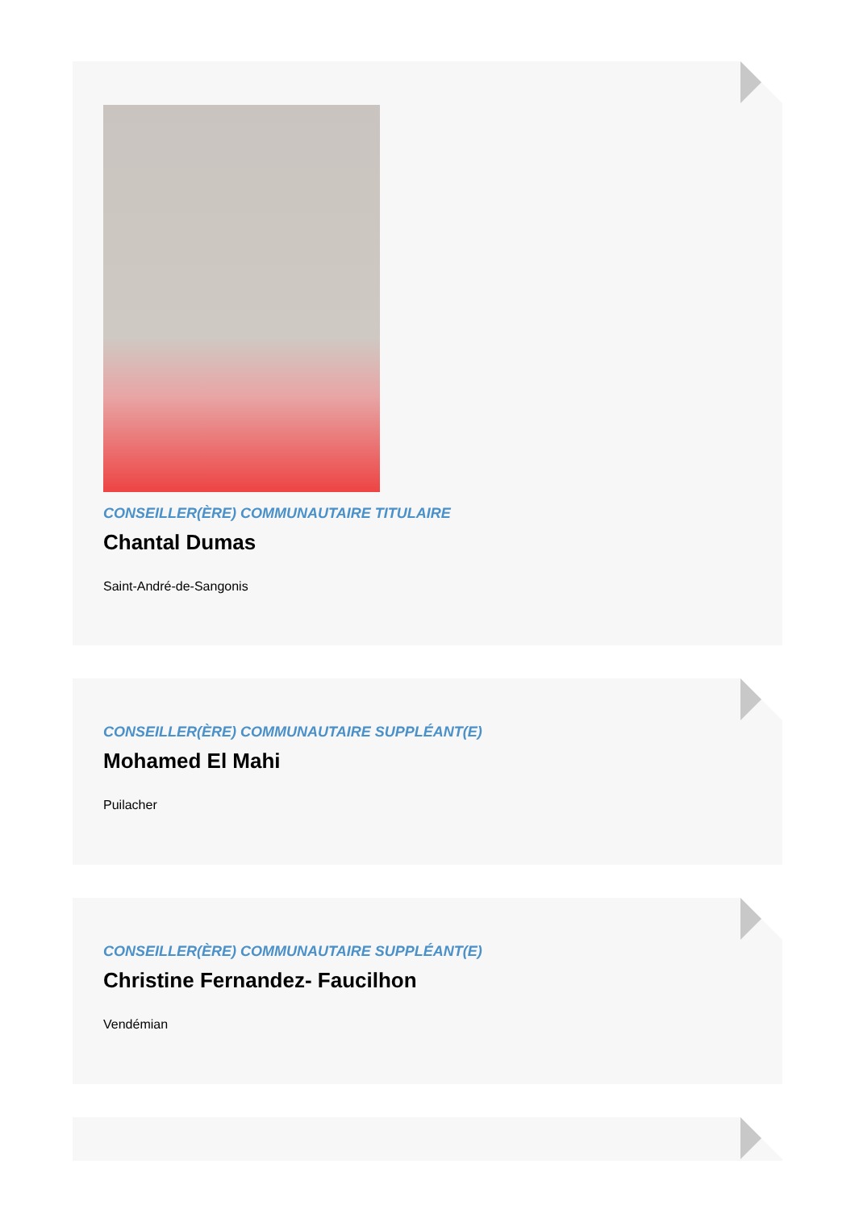CONSEILLER(ÈRE) COMMUNAUTAIRE TITULAIRE
Chantal Dumas
Saint-André-de-Sangonis
CONSEILLER(ÈRE) COMMUNAUTAIRE SUPPLÉANT(E)
Mohamed El Mahi
Puilacher
CONSEILLER(ÈRE) COMMUNAUTAIRE SUPPLÉANT(E)
Christine Fernandez- Faucilhon
Vendémian